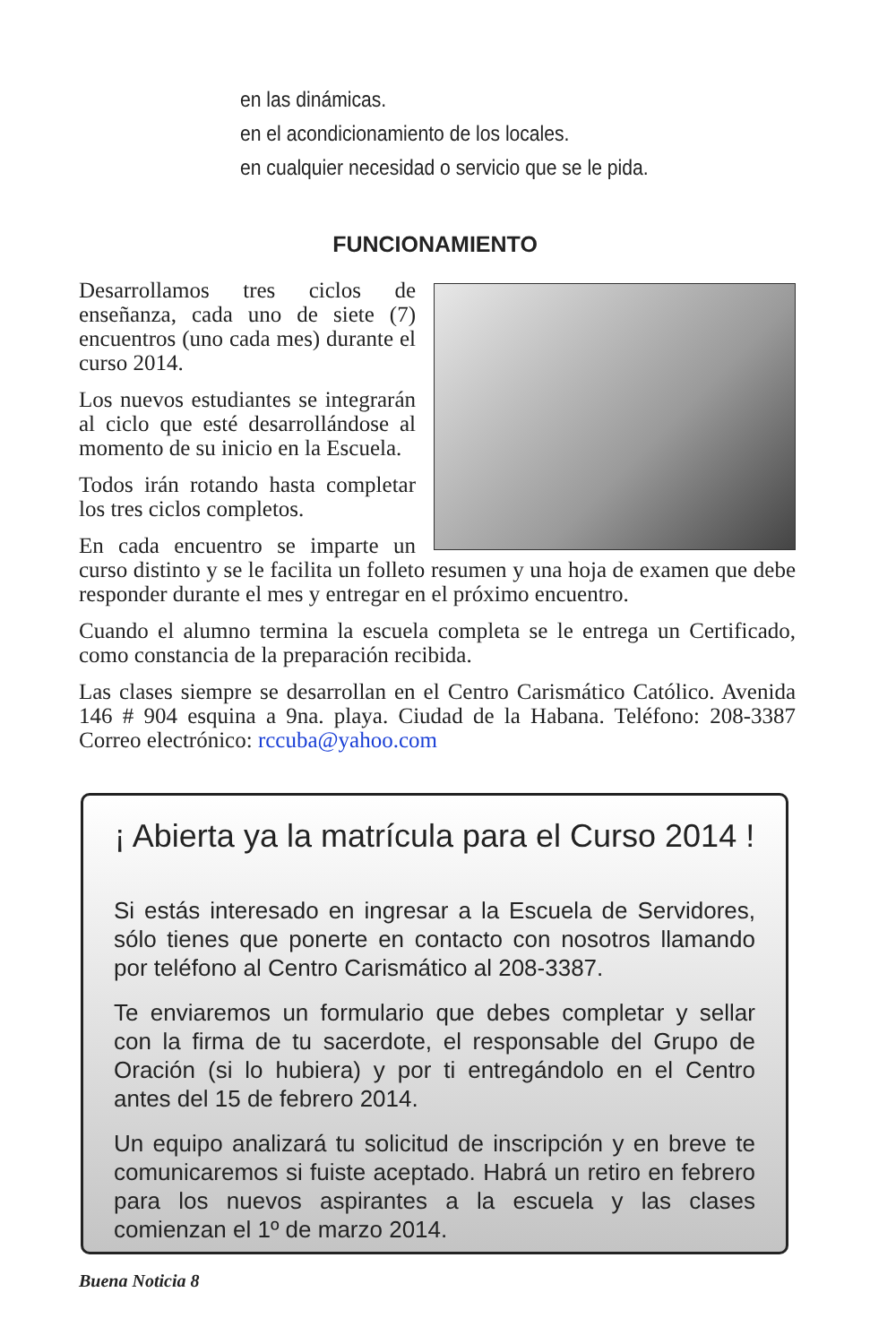en las dinámicas.
en el acondicionamiento de los locales.
en cualquier necesidad o servicio que se le pida.
FUNCIONAMIENTO
Desarrollamos tres ciclos de enseñanza, cada uno de siete (7) encuentros (uno cada mes) durante el curso 2014.
Los nuevos estudiantes se integrarán al ciclo que esté desarrollándose al momento de su inicio en la Escuela.
Todos irán rotando hasta completar los tres ciclos completos.
En cada encuentro se imparte un curso distinto y se le facilita un folleto resumen y una hoja de examen que debe responder durante el mes y entregar en el próximo encuentro.
Cuando el alumno termina la escuela completa se le entrega un Certificado, como constancia de la preparación recibida.
Las clases siempre se desarrollan en el Centro Carismático Católico. Avenida 146 # 904 esquina a 9na. playa. Ciudad de la Habana. Teléfono: 208-3387 Correo electrónico: rccuba@yahoo.com
¡ Abierta ya la matrícula para el Curso 2014 !
Si estás interesado en ingresar a la Escuela de Servidores, sólo tienes que ponerte en contacto con nosotros llamando por teléfono al Centro Carismático al 208-3387.
Te enviaremos un formulario que debes completar y sellar con la firma de tu sacerdote, el responsable del Grupo de Oración (si lo hubiera) y por ti entregándolo en el Centro antes del 15 de febrero 2014.
Un equipo analizará tu solicitud de inscripción y en breve te comunicaremos si fuiste aceptado. Habrá un retiro en febrero para los nuevos aspirantes a la escuela y las clases comienzan el 1º de marzo 2014.
Buena Noticia 8